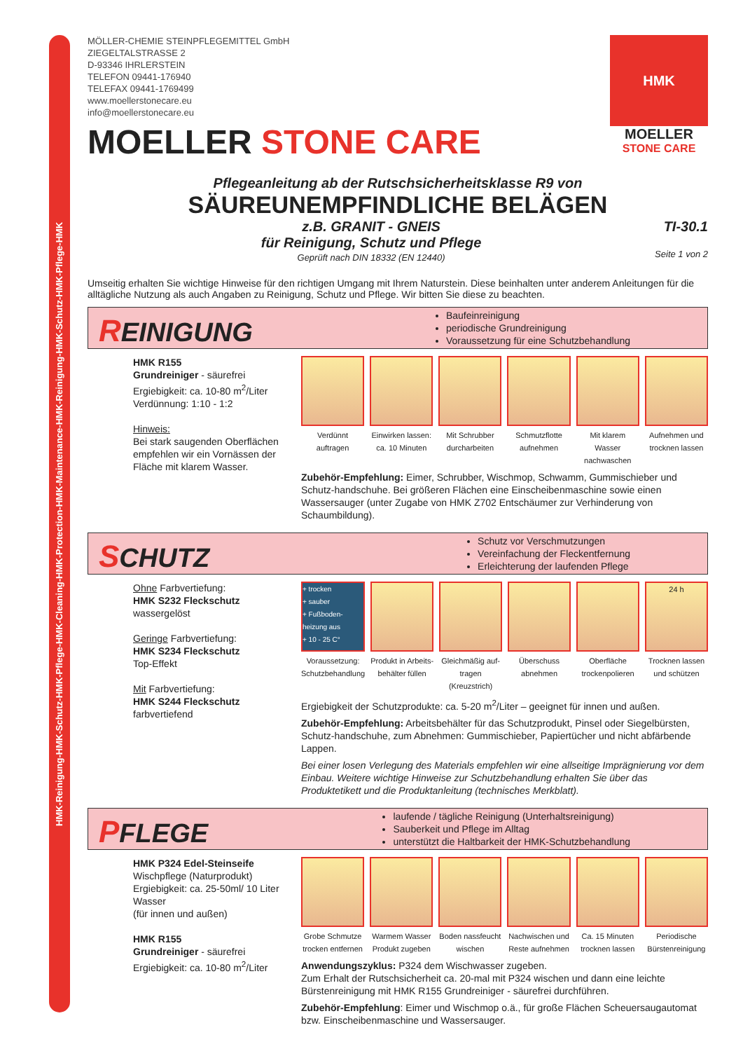HMK-Reinigung-HMK-Schutz-HMK-Pflege-HMK-Cleaning-HMK-Protection-HMK-Maintenance-HMK-Reinigung-HMK-Schutz-HMK-Pflege-HMK
HMK
MOELLER
STONE CARE
MÖLLER-CHEMIE STEINPFLEGEMITTEL GmbH
ZIEGELTALSTRASSE 2
D-93346 IHRLERSTEIN
TELEFON 09441-176940
TELEFAX 09441-1769499
www.moellerstonecare.eu
info@moellerstonecare.eu
MOELLER STONE CARE
Pflegeanleitung ab der Rutschsicherheitsklasse R9 von
SÄUREUNEMPFINDLICHE BELÄGEN
z.B. GRANIT - GNEIS
für Reinigung, Schutz und Pflege
Geprüft nach DIN 18332 (EN 12440) TI-30.1
Seite 1 von 2
Umseitig erhalten Sie wichtige Hinweise für den richtigen Umgang mit Ihrem Naturstein. Diese beinhalten unter anderem Anleitungen für die alltägliche Nutzung als auch Angaben zu Reinigung, Schutz und Pflege. Wir bitten Sie diese zu beachten.
REINIGUNG
Baufeinreinigung
periodische Grundreinigung
Voraussetzung für eine Schutzbehandlung
HMK R155
Grundreiniger - säurefrei
Ergiebigkeit: ca. 10-80 m<sup>2</sup>/Liter
Verdünnung: 1:10 - 1:2
Hinweis:
Bei stark saugenden Oberflächen empfehlen wir ein Vornässen der Fläche mit klarem Wasser.
Verdünnt auftragen
Einwirken lassen: ca. 10 Minuten
Mit Schrubber durcharbeiten
Schmutzflotte aufnehmen
Mit klarem Wasser nachwaschen
Aufnehmen und trocknen lassen
Zubehör-Empfehlung: Eimer, Schrubber, Wischmop, Schwamm, Gummischieber und Schutz-handschuhe. Bei größeren Flächen eine Einscheibenmaschine sowie einen Wassersauger (unter Zugabe von HMK Z702 Entschäumer zur Verhinderung von Schaumbildung).
SCHUTZ
Schutz vor Verschmutzungen
Vereinfachung der Fleckentfernung
Erleichterung der laufenden Pflege
Ohne Farbvertiefung:
HMK S232 Fleckschutz
wassergelöst
Geringe Farbvertiefung:
HMK S234 Fleckschutz
Top-Effekt
Mit Farbvertiefung:
HMK S244 Fleckschutz
farbvertiefend
+ trocken
+ sauber
+ Fußboden-heizung aus
+ 10 - 25 C°
Voraussetzung: Schutzbehandlung
Produkt in Arbeits-behälter füllen
Gleichmäßig auf-tragen (Kreuzstrich)
Überschuss abnehmen
Oberfläche trockenpolieren
24 h
Trocknen lassen und schützen
Ergiebigkeit der Schutzprodukte: ca. 5-20 m<sup>2</sup>/Liter – geeignet für innen und außen.
Zubehör-Empfehlung: Arbeitsbehälter für das Schutzprodukt, Pinsel oder Siegelbürsten, Schutz-handschuhe, zum Abnehmen: Gummischieber, Papiertücher und nicht abfärbende Lappen.
Bei einer losen Verlegung des Materials empfehlen wir eine allseitige Imprägnierung vor dem Einbau. Weitere wichtige Hinweise zur Schutzbehandlung erhalten Sie über das Produktetikett und die Produktanleitung (technisches Merkblatt).
PFLEGE
laufende / tägliche Reinigung (Unterhaltsreinigung)
Sauberkeit und Pflege im Alltag
unterstützt die Haltbarkeit der HMK-Schutzbehandlung
HMK P324 Edel-Steinseife Wischpflege (Naturprodukt)
Ergiebigkeit: ca. 25-50ml/ 10 Liter Wasser
(für innen und außen)
HMK R155
Grundreiniger - säurefrei
Ergiebigkeit: ca. 10-80 m<sup>2</sup>/Liter
Grobe Schmutze trocken entfernen
Warmem Wasser Produkt zugeben
Boden nassfeucht wischen
Nachwischen und Reste aufnehmen
Ca. 15 Minuten trocknen lassen
Periodische Bürstenreinigung
Anwendungszyklus: P324 dem Wischwasser zugeben.
Zum Erhalt der Rutschsicherheit ca. 20-mal mit P324 wischen und dann eine leichte Bürstenreinigung mit HMK R155 Grundreiniger - säurefrei durchführen.
Zubehör-Empfehlung: Eimer und Wischmop o.ä., für große Flächen Scheuersaugautomat bzw. Einscheibenmaschine und Wassersauger.